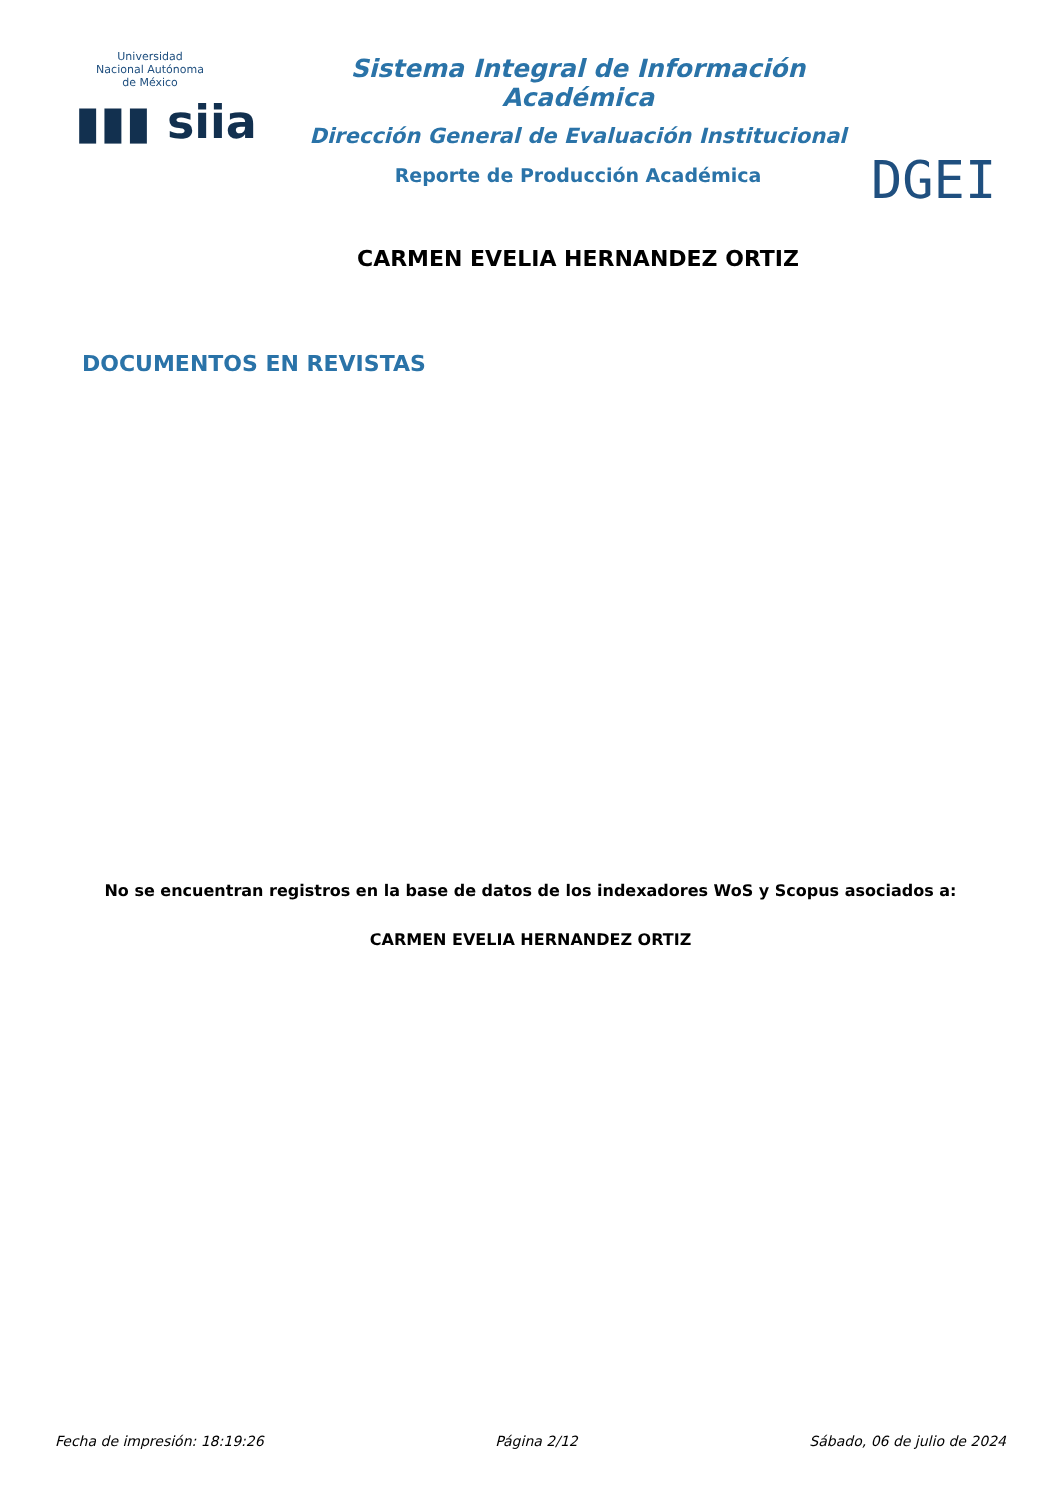Universidad Nacional Autónoma de México
▮▮▮ siia
Sistema Integral de Información Académica
Dirección General de Evaluación Institucional
Reporte de Producción Académica
CARMEN EVELIA HERNANDEZ ORTIZ
DGEI
DOCUMENTOS EN REVISTAS
No se encuentran registros en la base de datos de los indexadores WoS y Scopus asociados a:
CARMEN EVELIA HERNANDEZ ORTIZ
Fecha de impresión: 18:19:26 Página 2/12 Sábado, 06 de julio de 2024